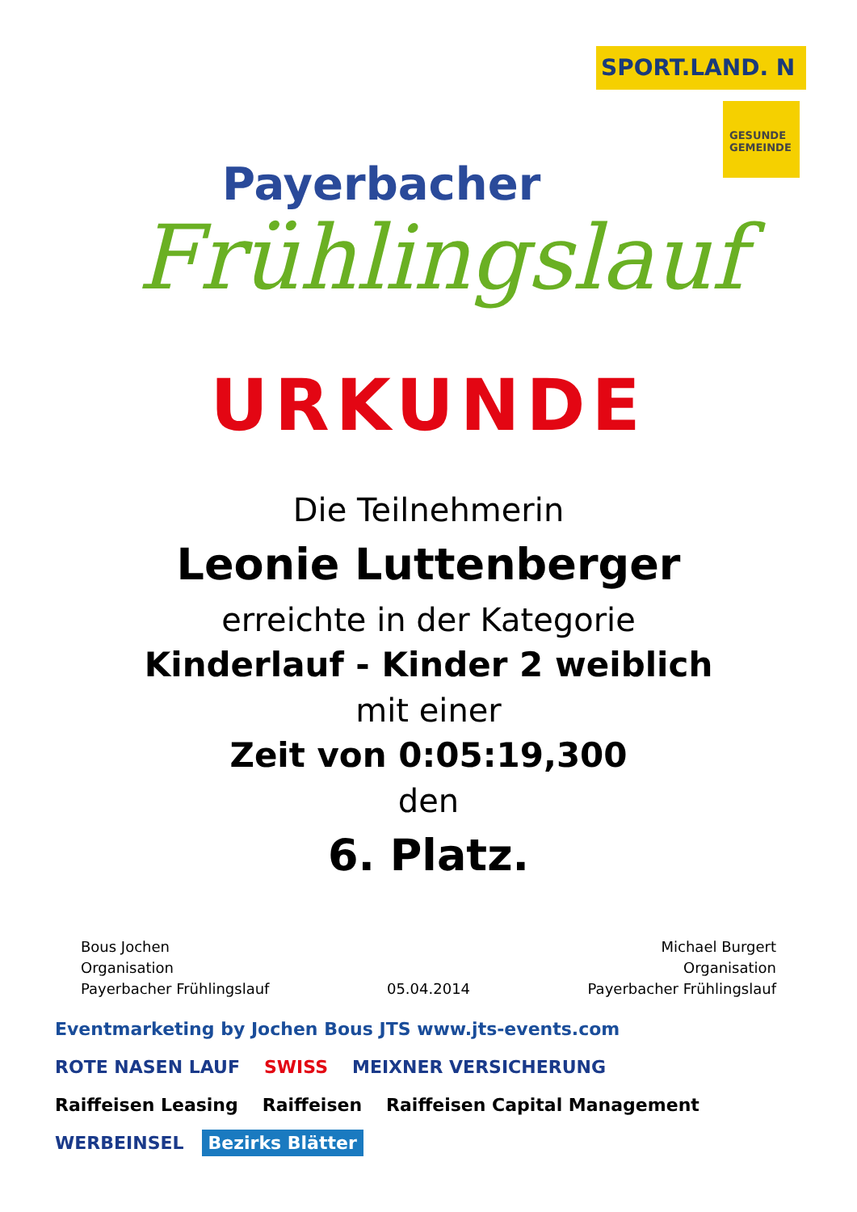SPORT.LAND. N
GESUNDE GEMEINDE
Payerbacher
Frühlingslauf
URKUNDE
Die Teilnehmerin
Leonie Luttenberger
erreichte in der Kategorie
Kinderlauf - Kinder 2 weiblich
mit einer
Zeit von 0:05:19,300
den
6. Platz.
Bous Jochen
Organisation
Payerbacher Frühlingslauf
05.04.2014 Michael Burgert
Organisation
Payerbacher Frühlingslauf
Eventmarketing by Jochen Bous JTS www.jts-events.com ROTE NASEN LAUF SWISS MEIXNER VERSICHERUNG Raiffeisen Leasing Raiffeisen Raiffeisen Capital Management WERBEINSEL Bezirks Blätter